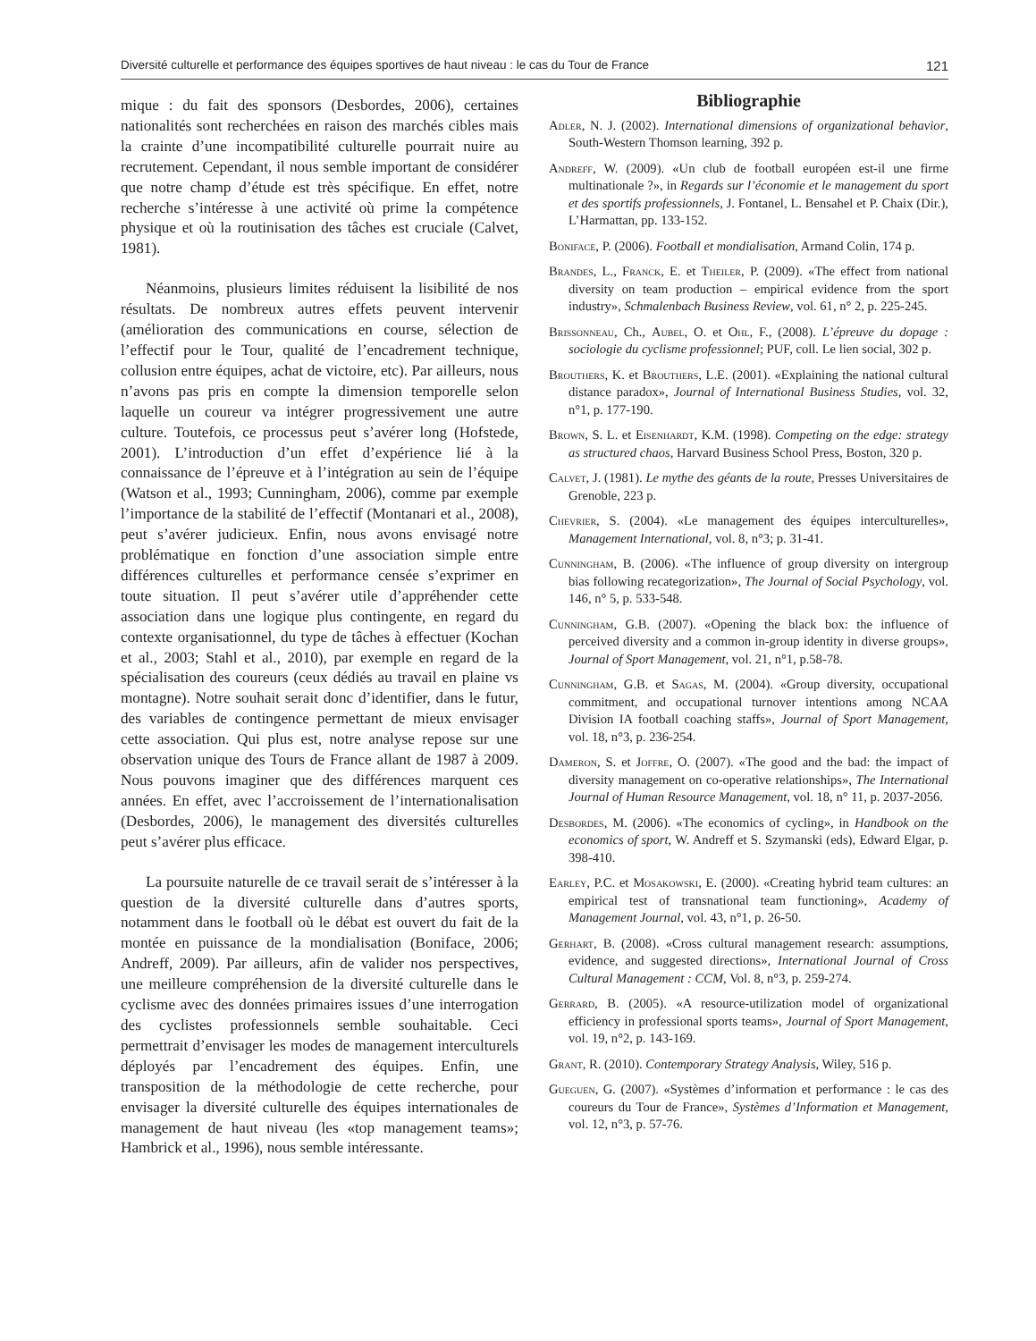Diversité culturelle et performance des équipes sportives de haut niveau : le cas du Tour de France 121
mique : du fait des sponsors (Desbordes, 2006), certaines nationalités sont recherchées en raison des marchés cibles mais la crainte d’une incompatibilité culturelle pourrait nuire au recrutement. Cependant, il nous semble important de considérer que notre champ d’étude est très spécifique. En effet, notre recherche s’intéresse à une activité où prime la compétence physique et où la routinisation des tâches est cruciale (Calvet, 1981).
Néanmoins, plusieurs limites réduisent la lisibilité de nos résultats. De nombreux autres effets peuvent intervenir (amélioration des communications en course, sélection de l’effectif pour le Tour, qualité de l’encadrement technique, collusion entre équipes, achat de victoire, etc). Par ailleurs, nous n’avons pas pris en compte la dimension temporelle selon laquelle un coureur va intégrer progressivement une autre culture. Toutefois, ce processus peut s’avérer long (Hofstede, 2001). L’introduction d’un effet d’expérience lié à la connaissance de l’épreuve et à l’intégration au sein de l’équipe (Watson et al., 1993; Cunningham, 2006), comme par exemple l’importance de la stabilité de l’effectif (Montanari et al., 2008), peut s’avérer judicieux. Enfin, nous avons envisagé notre problématique en fonction d’une association simple entre différences culturelles et performance censée s’exprimer en toute situation. Il peut s’avérer utile d’appréhender cette association dans une logique plus contingente, en regard du contexte organisationnel, du type de tâches à effectuer (Kochan et al., 2003; Stahl et al., 2010), par exemple en regard de la spécialisation des coureurs (ceux dédiés au travail en plaine vs montagne). Notre souhait serait donc d’identifier, dans le futur, des variables de contingence permettant de mieux envisager cette association. Qui plus est, notre analyse repose sur une observation unique des Tours de France allant de 1987 à 2009. Nous pouvons imaginer que des différences marquent ces années. En effet, avec l’accroissement de l’internationalisation (Desbordes, 2006), le management des diversités culturelles peut s’avérer plus efficace.
La poursuite naturelle de ce travail serait de s’intéresser à la question de la diversité culturelle dans d’autres sports, notamment dans le football où le débat est ouvert du fait de la montée en puissance de la mondialisation (Boniface, 2006; Andreff, 2009). Par ailleurs, afin de valider nos perspectives, une meilleure compréhension de la diversité culturelle dans le cyclisme avec des données primaires issues d’une interrogation des cyclistes professionnels semble souhaitable. Ceci permettrait d’envisager les modes de management interculturels déployés par l’encadrement des équipes. Enfin, une transposition de la méthodologie de cette recherche, pour envisager la diversité culturelle des équipes internationales de management de haut niveau (les «top management teams»; Hambrick et al., 1996), nous semble intéressante.
Bibliographie
Adler, N. J. (2002). International dimensions of organizational behavior, South-Western Thomson learning, 392 p.
Andreff, W. (2009). «Un club de football européen est-il une firme multinationale ?», in Regards sur l’économie et le management du sport et des sportifs professionnels, J. Fontanel, L. Bensahel et P. Chaix (Dir.), L’Harmattan, pp. 133-152.
Boniface, P. (2006). Football et mondialisation, Armand Colin, 174 p.
Brandes, L., Franck, E. et Theiler, P. (2009). «The effect from national diversity on team production – empirical evidence from the sport industry», Schmalenbach Business Review, vol. 61, n° 2, p. 225-245.
Brissonneau, Ch., Aubel, O. et Ohl, F., (2008). L’épreuve du dopage : sociologie du cyclisme professionnel; PUF, coll. Le lien social, 302 p.
Brouthers, K. et Brouthers, L.E. (2001). «Explaining the national cultural distance paradox», Journal of International Business Studies, vol. 32, n°1, p. 177-190.
Brown, S. L. et Eisenhardt, K.M. (1998). Competing on the edge: strategy as structured chaos, Harvard Business School Press, Boston, 320 p.
Calvet, J. (1981). Le mythe des géants de la route, Presses Universitaires de Grenoble, 223 p.
Chevrier, S. (2004). «Le management des équipes interculturelles», Management International, vol. 8, n°3; p. 31-41.
Cunningham, B. (2006). «The influence of group diversity on intergroup bias following recategorization», The Journal of Social Psychology, vol. 146, n° 5, p. 533-548.
Cunningham, G.B. (2007). «Opening the black box: the influence of perceived diversity and a common in-group identity in diverse groups», Journal of Sport Management, vol. 21, n°1, p.58-78.
Cunningham, G.B. et Sagas, M. (2004). «Group diversity, occupational commitment, and occupational turnover intentions among NCAA Division IA football coaching staffs», Journal of Sport Management, vol. 18, n°3, p. 236-254.
Dameron, S. et Joffre, O. (2007). «The good and the bad: the impact of diversity management on co-operative relationships», The International Journal of Human Resource Management, vol. 18, n° 11, p. 2037-2056.
Desbordes, M. (2006). «The economics of cycling», in Handbook on the economics of sport, W. Andreff et S. Szymanski (eds), Edward Elgar, p. 398-410.
Earley, P.C. et Mosakowski, E. (2000). «Creating hybrid team cultures: an empirical test of transnational team functioning», Academy of Management Journal, vol. 43, n°1, p. 26-50.
Gerhart, B. (2008). «Cross cultural management research: assumptions, evidence, and suggested directions», International Journal of Cross Cultural Management : CCM, Vol. 8, n°3, p. 259-274.
Gerrard, B. (2005). «A resource-utilization model of organizational efficiency in professional sports teams», Journal of Sport Management, vol. 19, n°2, p. 143-169.
Grant, R. (2010). Contemporary Strategy Analysis, Wiley, 516 p.
Gueguen, G. (2007). «Systèmes d’information et performance : le cas des coureurs du Tour de France», Systèmes d’Information et Management, vol. 12, n°3, p. 57-76.